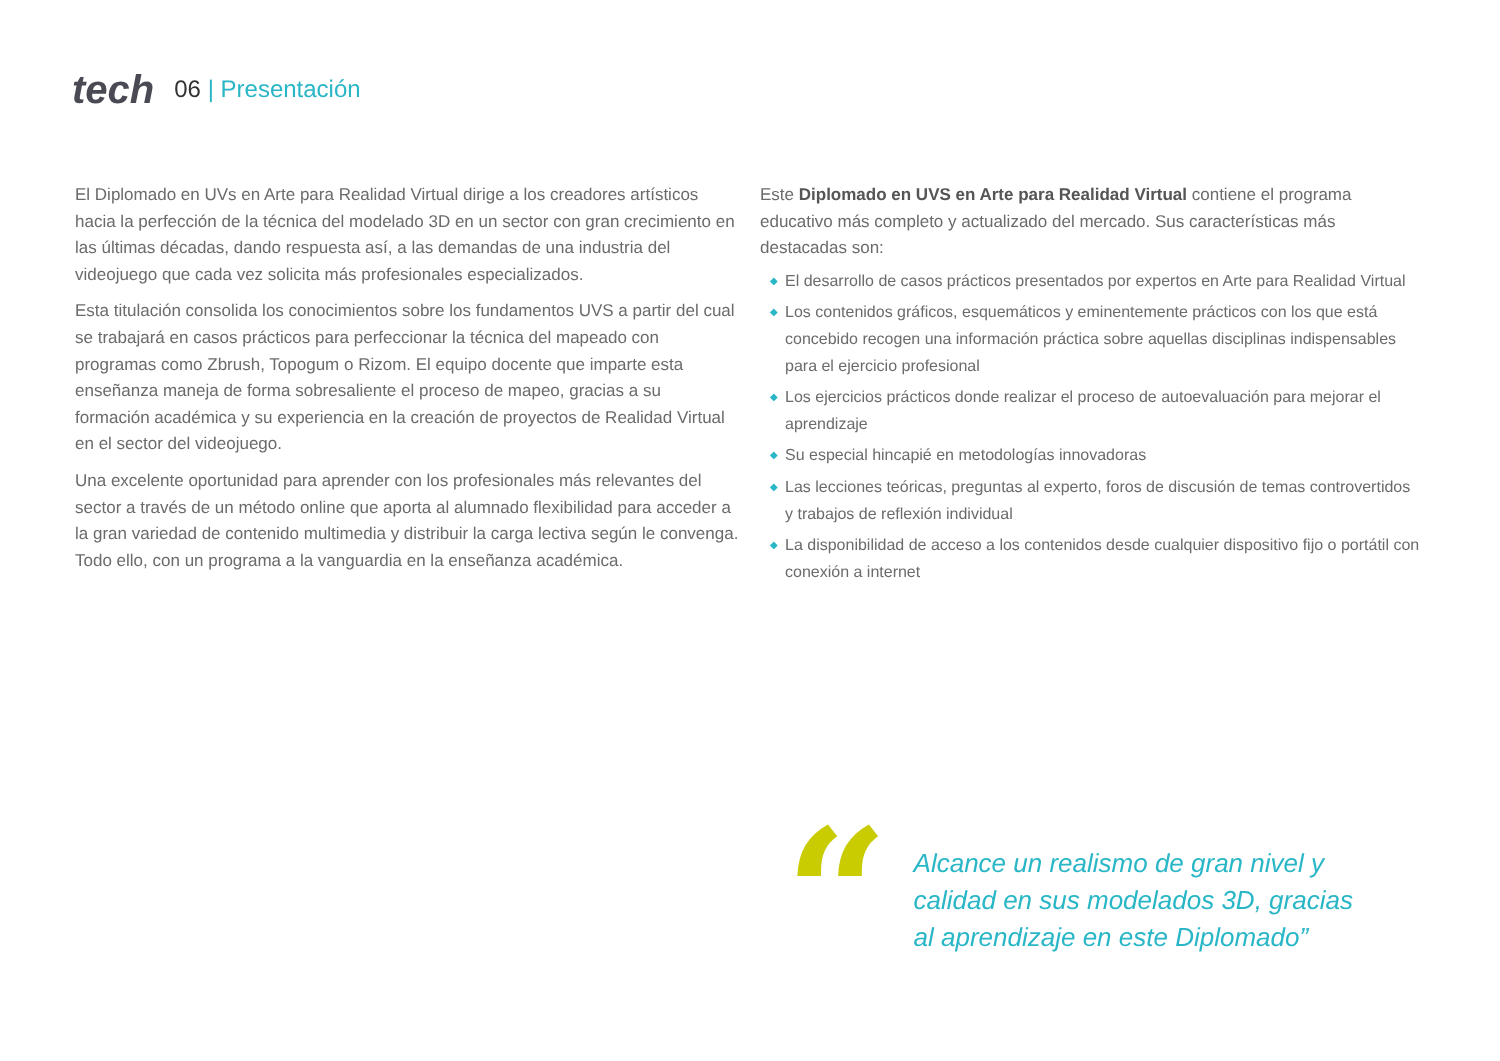tech
06 | Presentación
El Diplomado en UVs en Arte para Realidad Virtual dirige a los creadores artísticos hacia la perfección de la técnica del modelado 3D en un sector con gran crecimiento en las últimas décadas, dando respuesta así, a las demandas de una industria del videojuego que cada vez solicita más profesionales especializados.
Esta titulación consolida los conocimientos sobre los fundamentos UVS a partir del cual se trabajará en casos prácticos para perfeccionar la técnica del mapeado con programas como Zbrush, Topogum o Rizom. El equipo docente que imparte esta enseñanza maneja de forma sobresaliente el proceso de mapeo, gracias a su formación académica y su experiencia en la creación de proyectos de Realidad Virtual en el sector del videojuego.
Una excelente oportunidad para aprender con los profesionales más relevantes del sector a través de un método online que aporta al alumnado flexibilidad para acceder a la gran variedad de contenido multimedia y distribuir la carga lectiva según le convenga. Todo ello, con un programa a la vanguardia en la enseñanza académica.
Este Diplomado en UVS en Arte para Realidad Virtual contiene el programa educativo más completo y actualizado del mercado. Sus características más destacadas son:
◆ El desarrollo de casos prácticos presentados por expertos en Arte para Realidad Virtual
◆ Los contenidos gráficos, esquemáticos y eminentemente prácticos con los que está concebido recogen una información práctica sobre aquellas disciplinas indispensables para el ejercicio profesional
◆ Los ejercicios prácticos donde realizar el proceso de autoevaluación para mejorar el aprendizaje
◆ Su especial hincapié en metodologías innovadoras
◆ Las lecciones teóricas, preguntas al experto, foros de discusión de temas controvertidos y trabajos de reflexión individual
◆ La disponibilidad de acceso a los contenidos desde cualquier dispositivo fijo o portátil con conexión a internet
“
Alcance un realismo de gran nivel y
calidad en sus modelados 3D, gracias
al aprendizaje en este Diplomado”